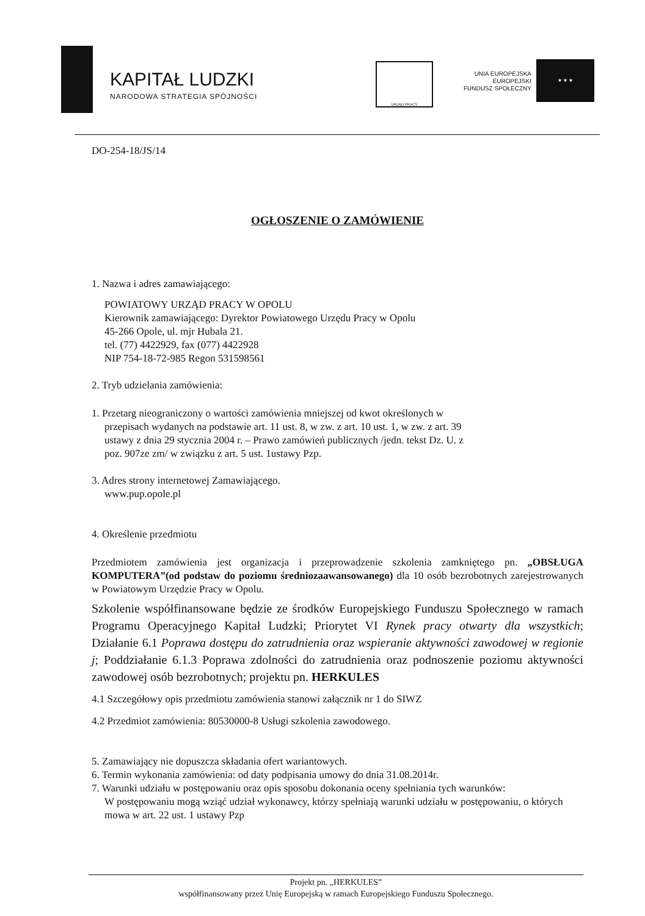KAPITAŁ LUDZKI
NARODOWA STRATEGIA SPÓJNOŚCI
URZĄD PRACY
UNIA EUROPEJSKA
EUROPEJSKI
FUNDUSZ SPOŁECZNY
★ ★ ★
DO-254-18/JS/14
OGŁOSZENIE O ZAMÓWIENIE
1. Nazwa i adres zamawiającego:
POWIATOWY URZĄD PRACY W OPOLU
Kierownik zamawiającego: Dyrektor Powiatowego Urzędu Pracy w Opolu
45-266 Opole, ul. mjr Hubala 21.
tel. (77) 4422929, fax (077) 4422928
NIP 754-18-72-985 Regon 531598561
2. Tryb udzielania zamówienia:
1. Przetarg nieograniczony o wartości zamówienia mniejszej od kwot określonych w
przepisach wydanych na podstawie art. 11 ust. 8, w zw. z art. 10 ust. 1, w zw. z art. 39
ustawy z dnia 29 stycznia 2004 r. – Prawo zamówień publicznych /jedn. tekst Dz. U. z
poz. 907ze zm/ w związku z art. 5 ust. 1ustawy Pzp.
3. Adres strony internetowej Zamawiającego.
www.pup.opole.pl
4. Określenie przedmiotu
Przedmiotem zamówienia jest organizacja i przeprowadzenie szkolenia zamkniętego pn. „OBSŁUGA KOMPUTERA”(od podstaw do poziomu średniozaawansowanego) dla 10 osób bezrobotnych zarejestrowanych w Powiatowym Urzędzie Pracy w Opolu.
Szkolenie współfinansowane będzie ze środków Europejskiego Funduszu Społecznego w ramach Programu Operacyjnego Kapitał Ludzki; Priorytet VI Rynek pracy otwarty dla wszystkich; Działanie 6.1 Poprawa dostępu do zatrudnienia oraz wspieranie aktywności zawodowej w regionie j; Poddziałanie 6.1.3 Poprawa zdolności do zatrudnienia oraz podnoszenie poziomu aktywności zawodowej osób bezrobotnych; projektu pn. HERKULES
4.1 Szczegółowy opis przedmiotu zamówienia stanowi załącznik nr 1 do SIWZ
4.2 Przedmiot zamówienia: 80530000-8 Usługi szkolenia zawodowego.
5. Zamawiający nie dopuszcza składania ofert wariantowych.
6. Termin wykonania zamówienia: od daty podpisania umowy do dnia 31.08.2014r.
7. Warunki udziału w postępowaniu oraz opis sposobu dokonania oceny spełniania tych warunków:
W postępowaniu mogą wziąć udział wykonawcy, którzy spełniają warunki udziału w postępowaniu, o których mowa w art. 22 ust. 1 ustawy Pzp
Projekt pn. „HERKULES”
współfinansowany przez Unię Europejską w ramach Europejskiego Funduszu Społecznego.